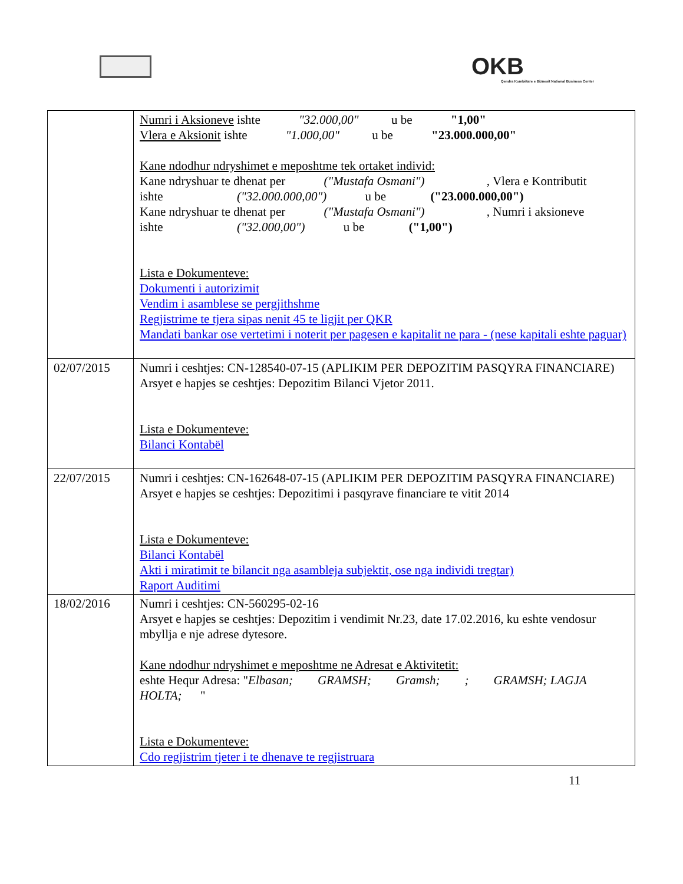OKB
Qendra Kombëtare e Biznesit National Business Center
| | Numri i Aksioneve ishte "32.000,00" u be "1,00" Vlera e Aksionit ishte "1.000,00" u be "23.000.000,00" Kane ndodhur ndryshimet e meposhtme tek ortaket individ: Kane ndryshuar te dhenat per ("Mustafa Osmani") , Vlera e Kontributit ishte ("32.000.000,00") u be ("23.000.000,00") Kane ndryshuar te dhenat per ("Mustafa Osmani") , Numri i aksioneve ishte ("32.000,00") u be ("1,00") Lista e Dokumenteve: Dokumenti i autorizimit Vendim i asamblese se pergjithshme Regjistrime te tjera sipas nenit 45 te ligjit per QKR Mandati bankar ose vertetimi i noterit per pagesen e kapitalit ne para - (nese kapitali eshte paguar) |
| 02/07/2015 | Numri i ceshtjes: CN-128540-07-15 (APLIKIM PER DEPOZITIM PASQYRA FINANCIARE) Arsyet e hapjes se ceshtjes: Depozitim Bilanci Vjetor 2011. Lista e Dokumenteve: Bilanci Kontabël |
| 22/07/2015 | Numri i ceshtjes: CN-162648-07-15 (APLIKIM PER DEPOZITIM PASQYRA FINANCIARE) Arsyet e hapjes se ceshtjes: Depozitimi i pasqyrave financiare te vitit 2014 Lista e Dokumenteve: Bilanci Kontabël Akti i miratimit te bilancit nga asambleja subjektit, ose nga individi tregtar) Raport Auditimi |
| 18/02/2016 | Numri i ceshtjes: CN-560295-02-16 Arsyet e hapjes se ceshtjes: Depozitim i vendimit Nr.23, date 17.02.2016, ku eshte vendosur mbyllja e nje adrese dytesore. Kane ndodhur ndryshimet e meposhtme ne Adresat e Aktivitetit: eshte Hequr Adresa: " Elbasan; GRAMSH; Gramsh; ; GRAMSH; LAGJA HOLTA; " Lista e Dokumenteve: Cdo regjistrim tjeter i te dhenave te regjistruara |
11